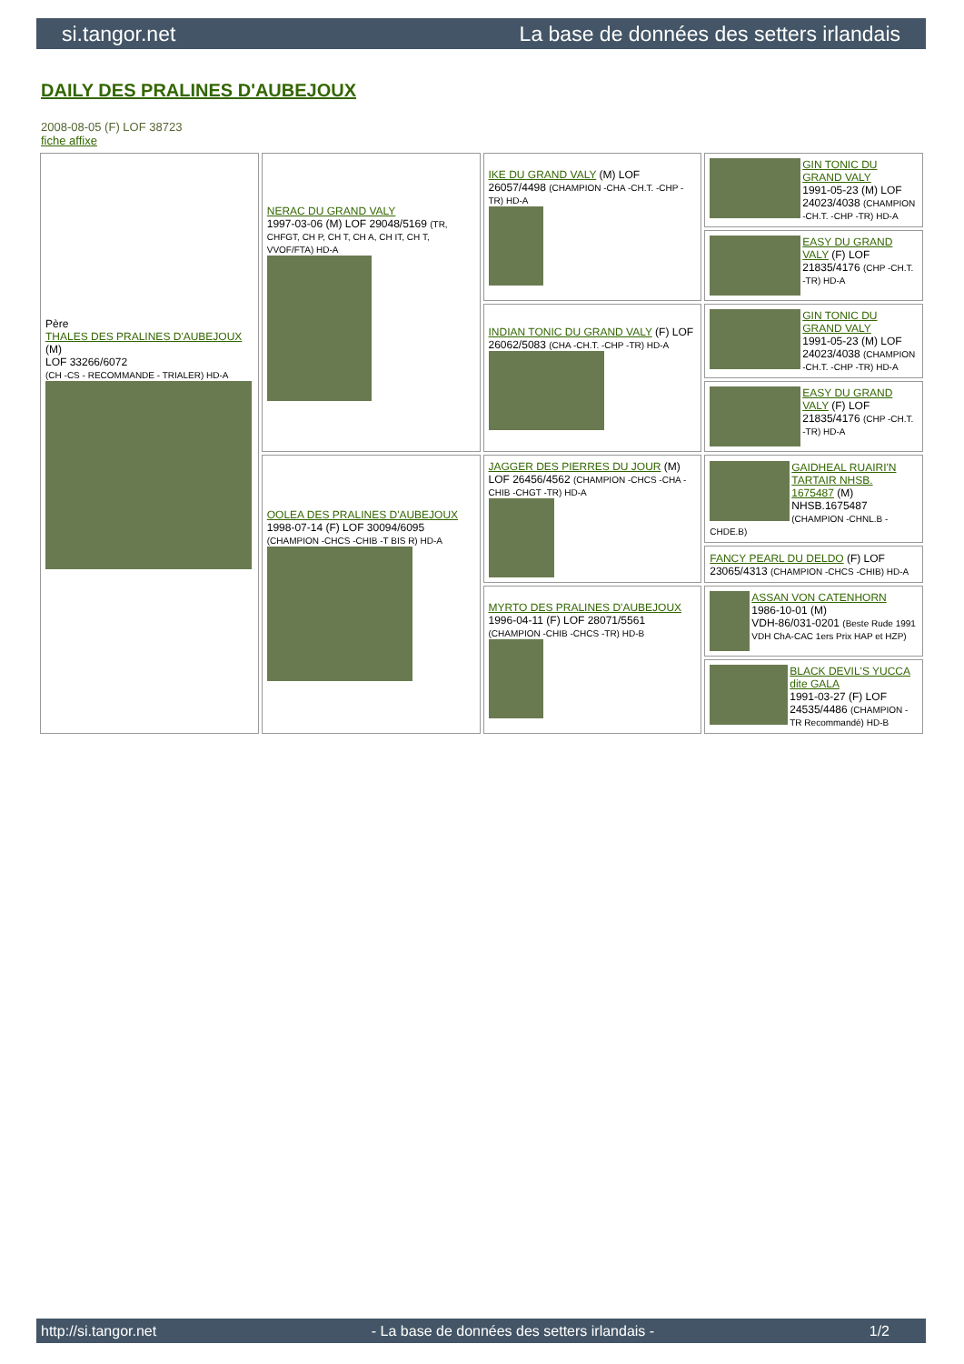si.tangor.net La base de données des setters irlandais
DAILY DES PRALINES D'AUBEJOUX
2008-08-05 (F) LOF 38723
fiche affixe
| Père THALES DES PRALINES D'AUBEJOUX (M) LOF 33266/6072 (CH -CS - RECOMMANDE - TRIALER) HD-A | NERAC DU GRAND VALY 1997-03-06 (M) LOF 29048/5169 (TR, CHFGT, CH P, CH T, CH A, CH IT, CH T, VVOF/FTA) HD-A | IKE DU GRAND VALY (M) LOF 26057/4498 (CHAMPION -CHA -CH.T. -CHP -TR) HD-A | GIN TONIC DU GRAND VALY 1991-05-23 (M) LOF 24023/4038 (CHAMPION -CH.T. -CHP -TR) HD-A |
| | | | EASY DU GRAND VALY (F) LOF 21835/4176 (CHP -CH.T. -TR) HD-A |
| | | INDIAN TONIC DU GRAND VALY (F) LOF 26062/5083 (CHA -CH.T. -CHP -TR) HD-A | GIN TONIC DU GRAND VALY 1991-05-23 (M) LOF 24023/4038 (CHAMPION -CH.T. -CHP -TR) HD-A |
| | | | EASY DU GRAND VALY (F) LOF 21835/4176 (CHP -CH.T. -TR) HD-A |
| | OOLEA DES PRALINES D'AUBEJOUX 1998-07-14 (F) LOF 30094/6095 (CHAMPION -CHCS -CHIB -T BIS R) HD-A | JAGGER DES PIERRES DU JOUR (M) LOF 26456/4562 (CHAMPION -CHCS -CHA -CHIB -CHGT -TR) HD-A | GAIDHEAL RUAIRI'N TARTAIR NHSB. 1675487 (M) NHSB.1675487 (CHAMPION -CHNL.B -CHDE.B) |
| | | | FANCY PEARL DU DELDO (F) LOF 23065/4313 (CHAMPION -CHCS -CHIB) HD-A |
| | | MYRTO DES PRALINES D'AUBEJOUX 1996-04-11 (F) LOF 28071/5561 (CHAMPION -CHIB -CHCS -TR) HD-B | ASSAN VON CATENHORN 1986-10-01 (M) VDH-86/031-0201 (Beste Rude 1991 VDH ChA-CAC 1ers Prix HAP et HZP) |
| | | | BLACK DEVIL'S YUCCA dite GALA 1991-03-27 (F) LOF 24535/4486 (CHAMPION -TR Recommandé) HD-B |
http://si.tangor.net - La base de données des setters irlandais - 1/2